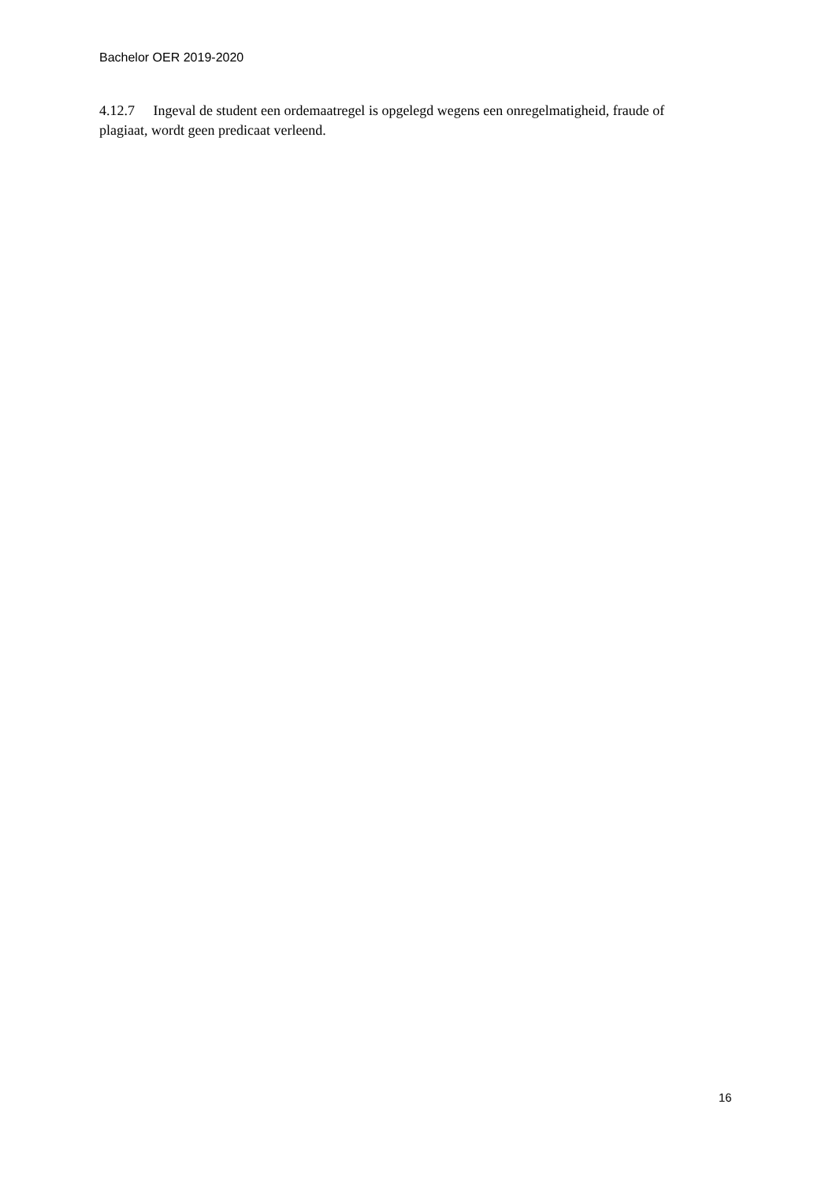Bachelor OER 2019-2020
4.12.7 Ingeval de student een ordemaatregel is opgelegd wegens een onregelmatigheid, fraude of plagiaat, wordt geen predicaat verleend.
16